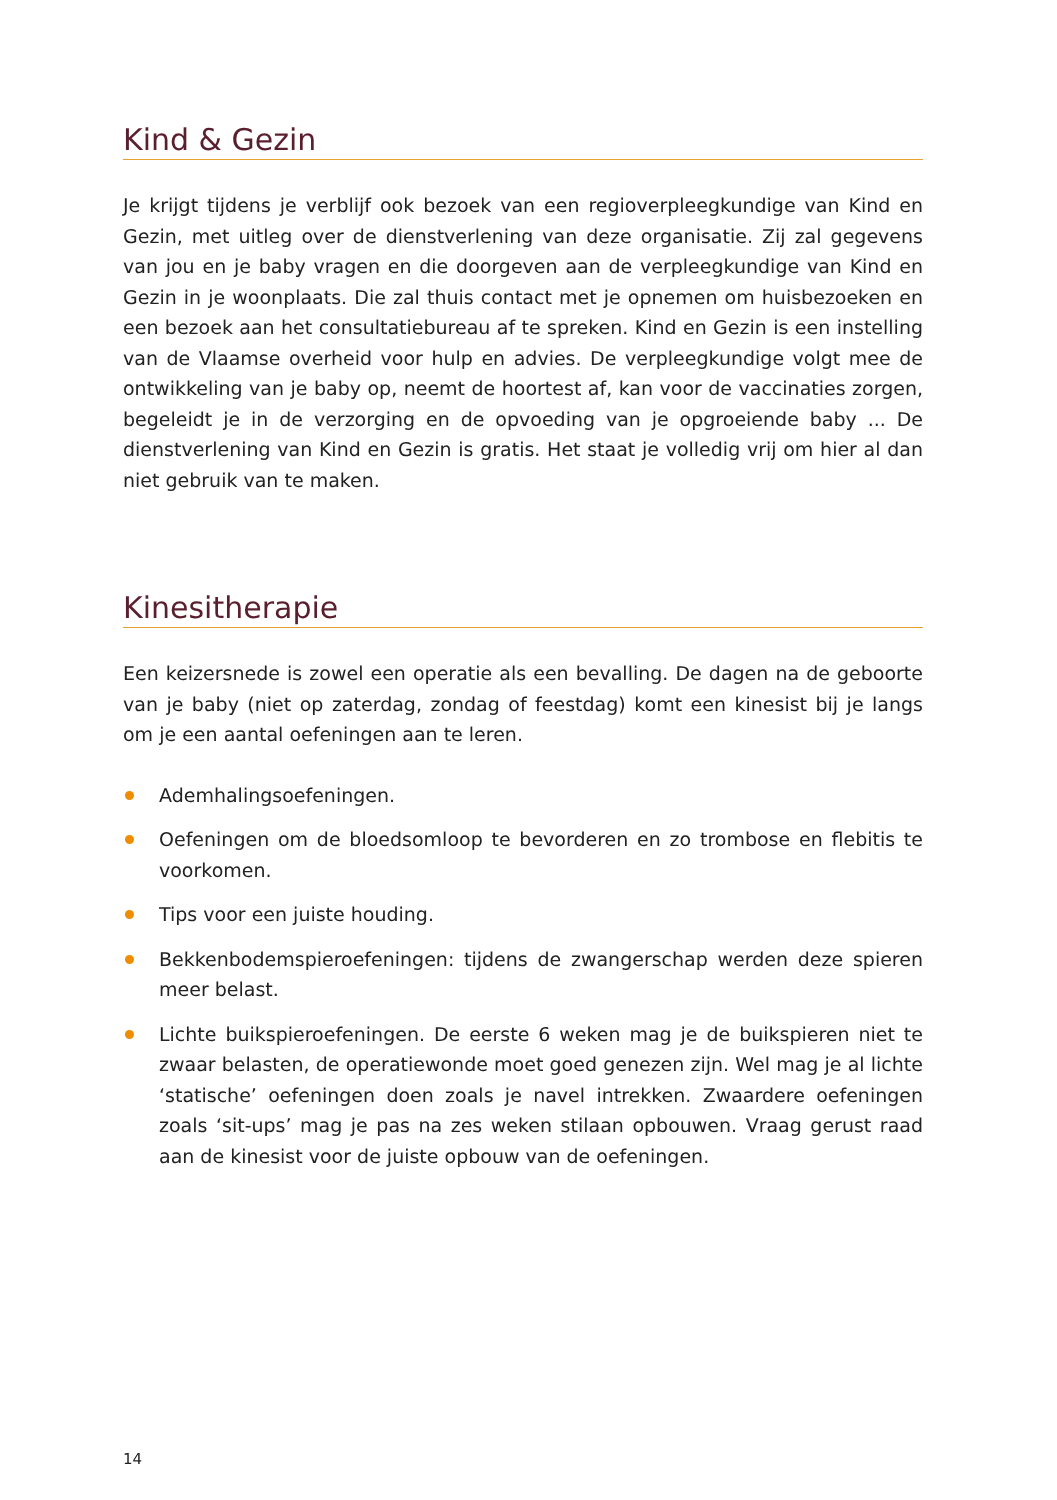Kind & Gezin
Je krijgt tijdens je verblijf ook bezoek van een regioverpleegkundige van Kind en Gezin, met uitleg over de dienstverlening van deze organisatie. Zij zal gegevens van jou en je baby vragen en die doorgeven aan de verpleegkundige van Kind en Gezin in je woon­plaats. Die zal thuis contact met je opnemen om huisbezoeken en een bezoek aan het consultatiebureau af te spreken. Kind en Gezin is een instelling van de Vlaamse over­heid voor hulp en advies. De verpleegkundige volgt mee de ontwikkeling van je baby op, neemt de hoortest af, kan voor de vaccinaties zorgen, begeleidt je in de verzorging en de opvoeding van je opgroeiende baby ... De dienstverlening van Kind en Gezin is gratis. Het staat je volledig vrij om hier al dan niet gebruik van te maken.
Kinesitherapie
Een keizersnede is zowel een operatie als een bevalling. De dagen na de geboorte van je baby (niet op zaterdag, zondag of feestdag) komt een kinesist bij je langs om je een aantal oefeningen aan te leren.
Ademhalingsoefeningen.
Oefeningen om de bloedsomloop te bevorderen en zo trombose en flebitis te voor­komen.
Tips voor een juiste houding.
Bekkenbodemspieroefeningen: tijdens de zwangerschap werden deze spieren meer belast.
Lichte buikspieroefeningen. De eerste 6 weken mag je de buikspieren niet te zwaar belasten, de operatiewonde moet goed genezen zijn. Wel mag je al lichte ‘stati­sche’ oefeningen doen zoals je navel intrekken. Zwaardere oefeningen zoals ‘sit-ups’ mag je pas na zes weken stilaan opbouwen. Vraag gerust raad aan de kinesist voor de juiste opbouw van de oefeningen.
14